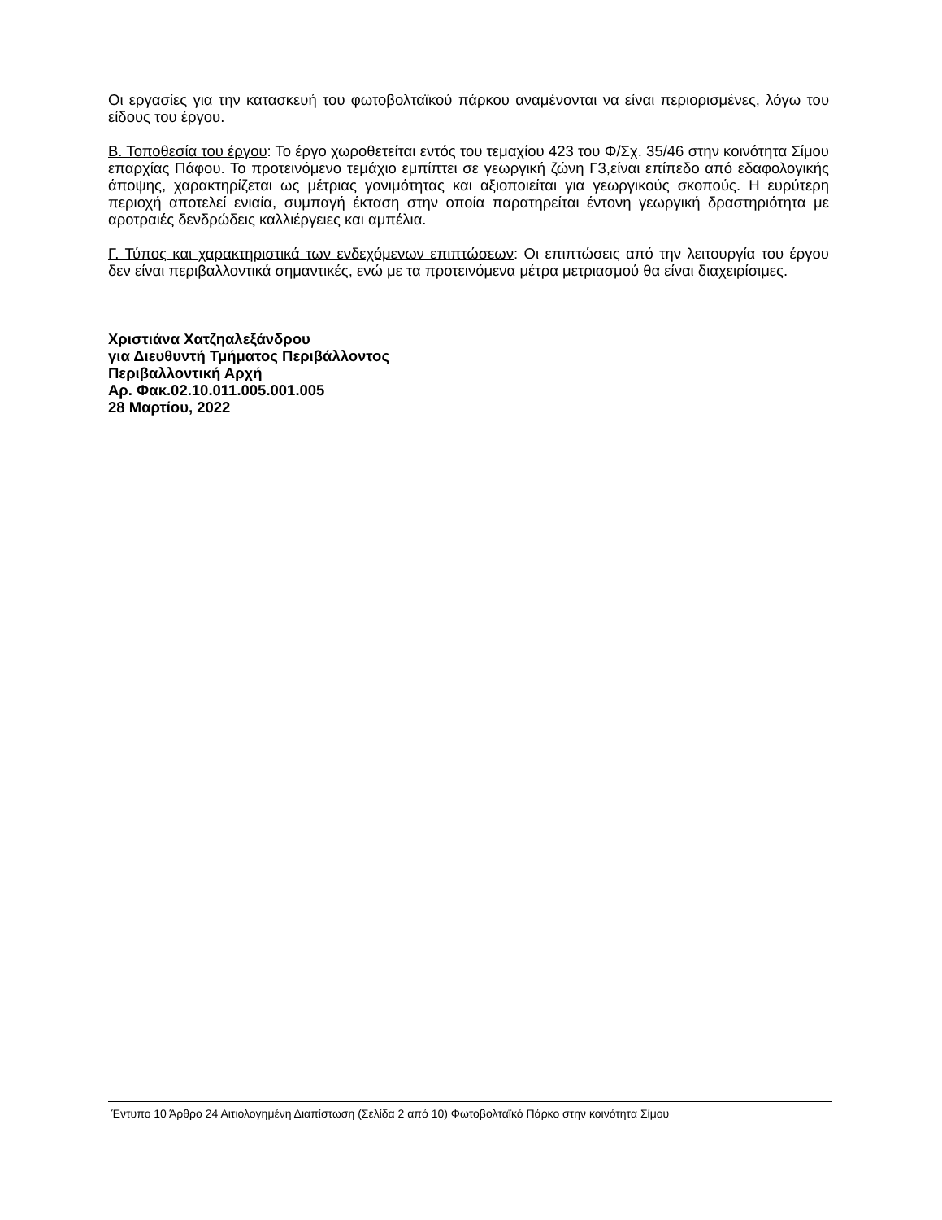Οι εργασίες για την κατασκευή του φωτοβολταϊκού πάρκου αναμένονται να είναι περιορισμένες, λόγω του είδους του έργου.
Β. Τοποθεσία του έργου: Το έργο χωροθετείται εντός του τεμαχίου 423 του Φ/Σχ. 35/46 στην κοινότητα Σίμου επαρχίας Πάφου. Το προτεινόμενο τεμάχιο εμπίπτει σε γεωργική ζώνη Γ3,είναι επίπεδο από εδαφολογικής άποψης, χαρακτηρίζεται ως μέτριας γονιμότητας και αξιοποιείται για γεωργικούς σκοπούς. Η ευρύτερη περιοχή αποτελεί ενιαία, συμπαγή έκταση στην οποία παρατηρείται έντονη γεωργική δραστηριότητα με αροτραιές δενδρώδεις καλλιέργειες και αμπέλια.
Γ. Τύπος και χαρακτηριστικά των ενδεχόμενων επιπτώσεων: Οι επιπτώσεις από την λειτουργία του έργου δεν είναι περιβαλλοντικά σημαντικές, ενώ με τα προτεινόμενα μέτρα μετριασμού θα είναι διαχειρίσιμες.
Χριστιάνα Χατζηαλεξάνδρου
για Διευθυντή Τμήματος Περιβάλλοντος
Περιβαλλοντική Αρχή
Αρ. Φακ.02.10.011.005.001.005
28 Μαρτίου, 2022
Έντυπο 10 Άρθρο 24 Αιτιολογημένη Διαπίστωση (Σελίδα 2 από 10) Φωτοβολταϊκό Πάρκο στην κοινότητα Σίμου